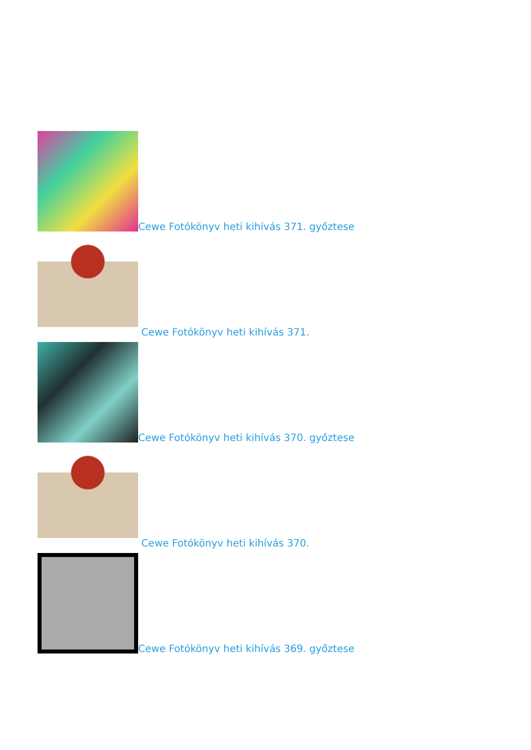Cewe Fotókönyv heti kihívás 371. győztese
Cewe Fotókönyv heti kihívás 371.
Cewe Fotókönyv heti kihívás 370. győztese
Cewe Fotókönyv heti kihívás 370.
Cewe Fotókönyv heti kihívás 369. győztese